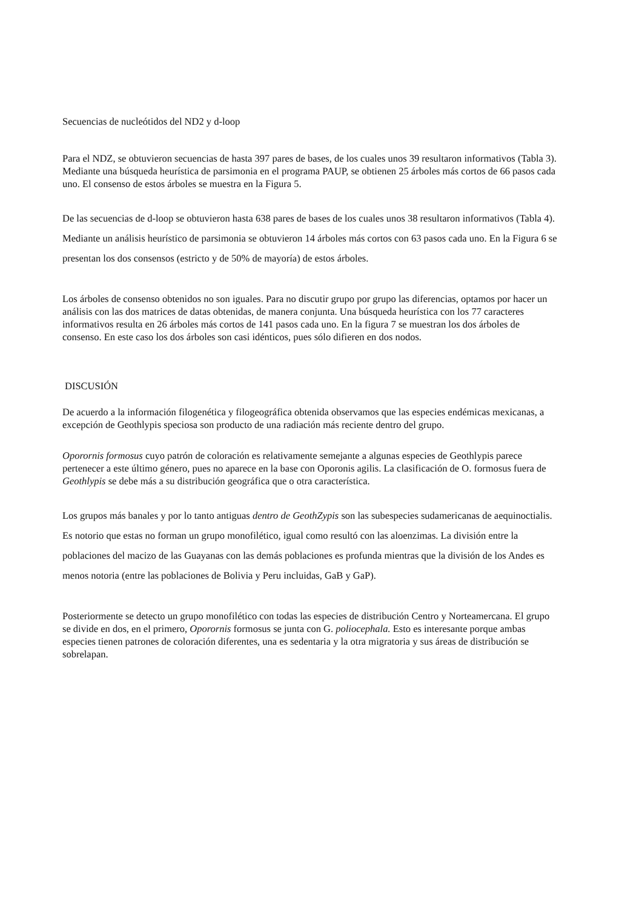Secuencias de nucleótidos del ND2 y d-loop
Para el NDZ, se obtuvieron secuencias de hasta 397 pares de bases, de los cuales unos 39 resultaron informativos (Tabla 3). Mediante una búsqueda heurística de parsimonia en el programa PAUP, se obtienen 25 árboles más cortos de 66 pasos cada uno. El consenso de estos árboles se muestra en la Figura 5.
De las secuencias de d-loop se obtuvieron hasta 638 pares de bases de los cuales unos 38 resultaron informativos (Tabla 4). Mediante un análisis heurístico de parsimonia se obtuvieron 14 árboles más cortos con 63 pasos cada uno. En la Figura 6 se presentan los dos consensos (estricto y de 50% de mayoría) de estos árboles.
Los árboles de consenso obtenidos no son iguales. Para no discutir grupo por grupo las diferencias, optamos por hacer un análisis con las dos matrices de datas obtenidas, de manera conjunta. Una búsqueda heurística con los 77 caracteres informativos resulta en 26 árboles más cortos de 141 pasos cada uno. En la figura 7 se muestran los dos árboles de consenso. En este caso los dos árboles son casi idénticos, pues sólo difieren en dos nodos.
DISCUSIÓN
De acuerdo a la información filogenética y filogeográfica obtenida observamos que las especies endémicas mexicanas, a excepción de Geothlypis speciosa son producto de una radiación más reciente dentro del grupo.
Oporornis formosus cuyo patrón de coloración es relativamente semejante a algunas especies de Geothlypis parece pertenecer a este último género, pues no aparece en la base con Oporonis agilis. La clasificación de O. formosus fuera de Geothlypis se debe más a su distribución geográfica que o otra característica.
Los grupos más banales y por lo tanto antiguas dentro de GeothZypis son las subespecies sudamericanas de aequinoctialis. Es notorio que estas no forman un grupo monofilético, igual como resultó con las aloenzimas. La división entre la poblaciones del macizo de las Guayanas con las demás poblaciones es profunda mientras que la división de los Andes es menos notoria (entre las poblaciones de Bolivia y Peru incluidas, GaB y GaP).
Posteriormente se detecto un grupo monofilético con todas las especies de distribución Centro y Norteamercana. El grupo se divide en dos, en el primero, Oporornis formosus se junta con G. poliocephala. Esto es interesante porque ambas especies tienen patrones de coloración diferentes, una es sedentaria y la otra migratoria y sus áreas de distribución se sobrelapan.